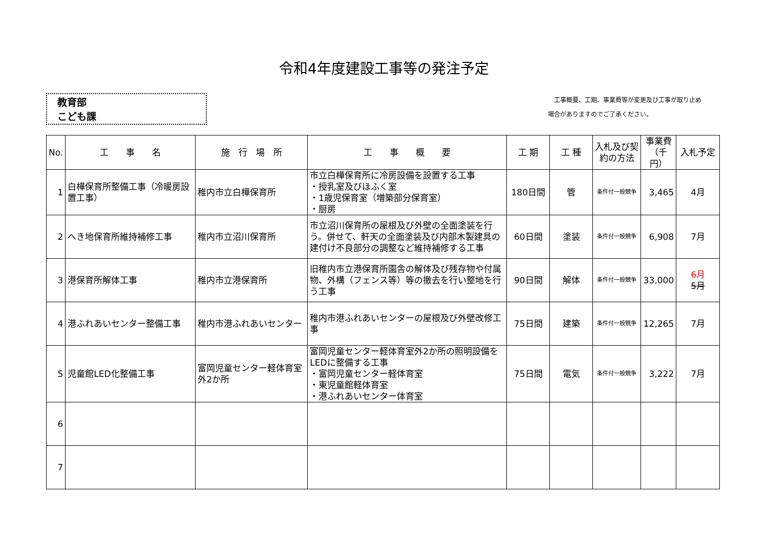令和4年度建設工事等の発注予定
教育部
こども課
　工事概要、工期、事業費等が変更及び工事が取り止め
場合がありますのでご了承ください。
| No. | 工 事 名 | 施 行 場 所 | 工 事 概 要 | 工 期 | 工 種 | 入札及び契約の方法 | 事業費（千円） | 入札予定 |
| --- | --- | --- | --- | --- | --- | --- | --- | --- |
| 1 | 白樺保育所整備工事（冷暖房設置工事） | 稚内市立白樺保育所 | 市立白樺保育所に冷房設備を設置する工事 ・授乳室及びほふく室 ・1歳児保育室（増築部分保育室） ・厨房 | 180日間 | 管 | 条件付一般競争 | 3,465 | 4月 |
| 2 | へき地保育所維持補修工事 | 稚内市立沼川保育所 | 市立沼川保育所の屋根及び外壁の全面塗装を行う。併せて、軒天の全面塗装及び内部木製建具の建付け不良部分の調整など維持補修する工事 | 60日間 | 塗装 | 条件付一般競争 | 6,908 | 7月 |
| 3 | 港保育所解体工事 | 稚内市立港保育所 | 旧稚内市立港保育所園舎の解体及び残存物や付属物、外構（フェンス等）等の撤去を行い整地を行う工事 | 90日間 | 解体 | 条件付一般競争 | 33,000 | 6月 5月 |
| 4 | 港ふれあいセンター整備工事 | 稚内市港ふれあいセンター | 稚内市港ふれあいセンターの屋根及び外壁改修工事 | 75日間 | 建築 | 条件付一般競争 | 12,265 | 7月 |
| 5 | 児童館LED化整備工事 | 富岡児童センター軽体育室 外2か所 | 富岡児童センター軽体育室外2か所の照明設備をLEDに整備する工事 ・富岡児童センター軽体育室 ・東児童館軽体育室 ・港ふれあいセンター体育室 | 75日間 | 電気 | 条件付一般競争 | 3,222 | 7月 |
| 6 | | | | | | | | |
| 7 | | | | | | | | |